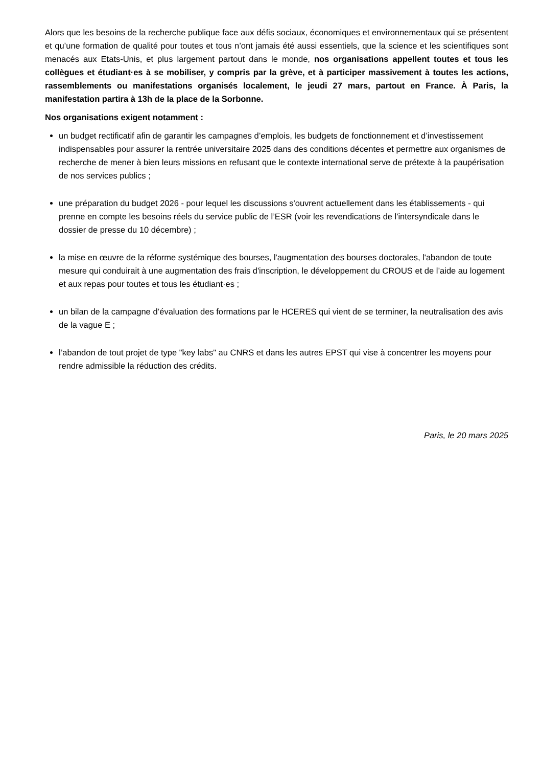Alors que les besoins de la recherche publique face aux défis sociaux, économiques et environnementaux qui se présentent et qu’une formation de qualité pour toutes et tous n’ont jamais été aussi essentiels, que la science et les scientifiques sont menacés aux Etats-Unis, et plus largement partout dans le monde, nos organisations appellent toutes et tous les collègues et étudiant·es à se mobiliser, y compris par la grève, et à participer massivement à toutes les actions, rassemblements ou manifestations organisés localement, le jeudi 27 mars, partout en France. À Paris, la manifestation partira à 13h de la place de la Sorbonne.
Nos organisations exigent notamment :
un budget rectificatif afin de garantir les campagnes d’emplois, les budgets de fonctionnement et d’investissement indispensables pour assurer la rentrée universitaire 2025 dans des conditions décentes et permettre aux organismes de recherche de mener à bien leurs missions en refusant que le contexte international serve de prétexte à la paupérisation de nos services publics ;
une préparation du budget 2026 - pour lequel les discussions s'ouvrent actuellement dans les établissements - qui prenne en compte les besoins réels du service public de l’ESR (voir les revendications de l'intersyndicale dans le dossier de presse du 10 décembre) ;
la mise en œuvre de la réforme systémique des bourses, l'augmentation des bourses doctorales, l'abandon de toute mesure qui conduirait à une augmentation des frais d'inscription, le développement du CROUS et de l’aide au logement et aux repas pour toutes et tous les étudiant·es ;
un bilan de la campagne d’évaluation des formations par le HCERES qui vient de se terminer, la neutralisation des avis de la vague E ;
l’abandon de tout projet de type "key labs" au CNRS et dans les autres EPST qui vise à concentrer les moyens pour rendre admissible la réduction des crédits.
Paris, le 20 mars 2025